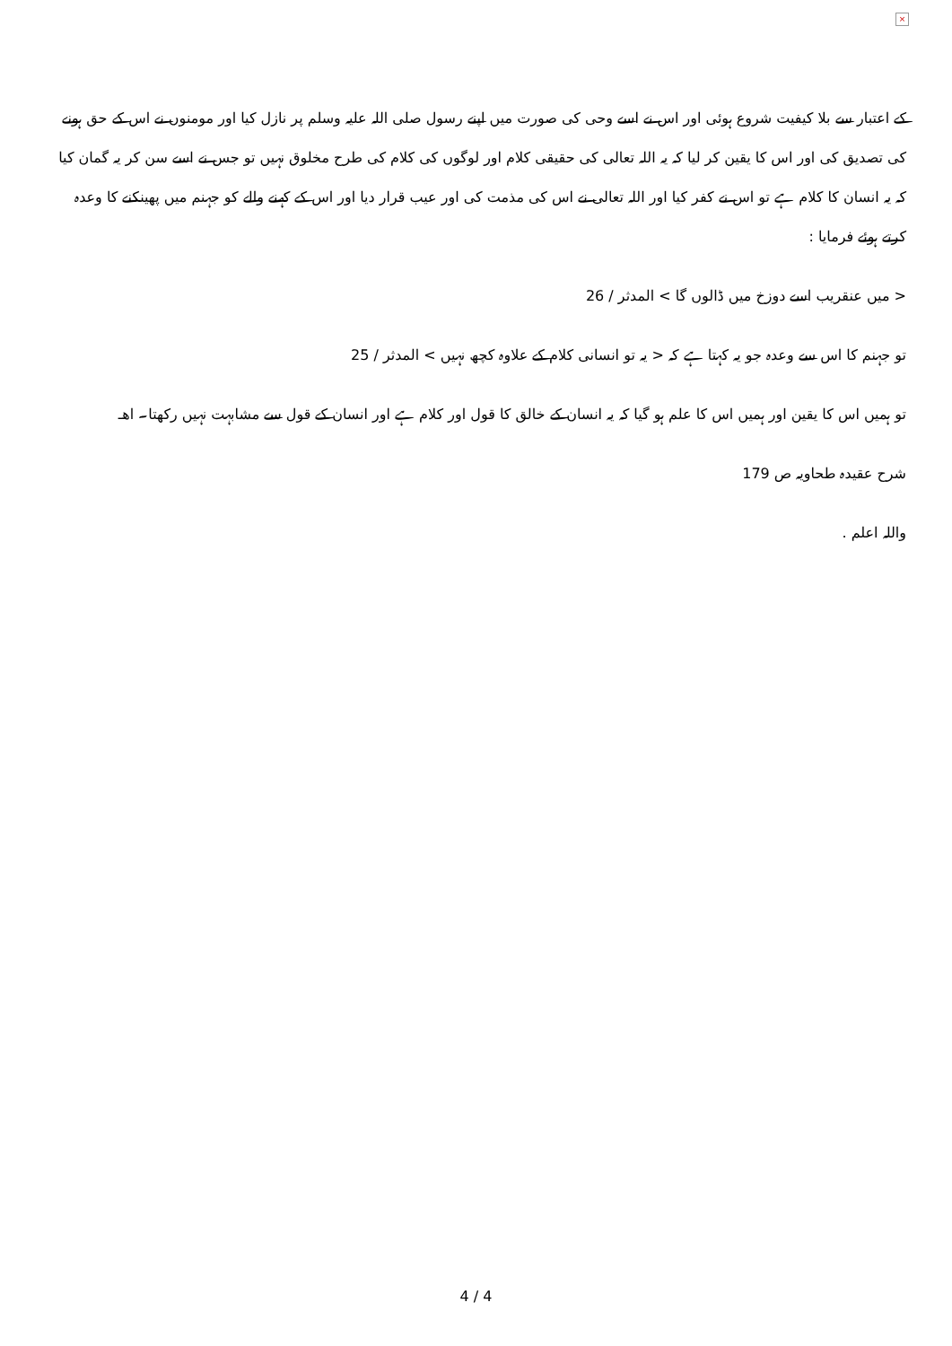×
کے اعتبار سے بلا کیفیت شروع ہوئی اور اس نے اسے وحی کی صورت میں اپنے رسول صلی اللہ علیہ وسلم پر نازل کیا اور مومنوں نے اس کے حق ہونے کی تصدیق کی اور اس کا یقین کر لیا کہ یہ اللہ تعالی کی حقیقی کلام اور لوگوں کی کلام کی طرح مخلوق نہیں تو جس نے اسے سن کر یہ گمان کیا کہ یہ انسان کا کلام ہے تو اس نے کفر کیا اور اللہ تعالی نے اس کی مذمت کی اور عیب قرار دیا اور اس کے کہنے والے کو جہنم میں پھینکنے کا وعدہ کرتے ہوئے فرمایا :
< میں عنقریب اسے دوزخ میں ڈالوں گا > المدثر / 26
تو جہنم کا اس سے وعدہ جو یہ کہتا ہے کہ < یہ تو انسانی کلام کے علاوہ کچھ نہیں > المدثر / 25
تو ہمیں اس کا یقین اور ہمیں اس کا علم ہو گیا کہ یہ انسان کے خالق کا قول اور کلام ہے اور انسان کے قول سے مشابہت نہیں رکھتا۔ اھـ
شرح عقیدہ طحاویہ ص 179
واللہ اعلم .
4 / 4